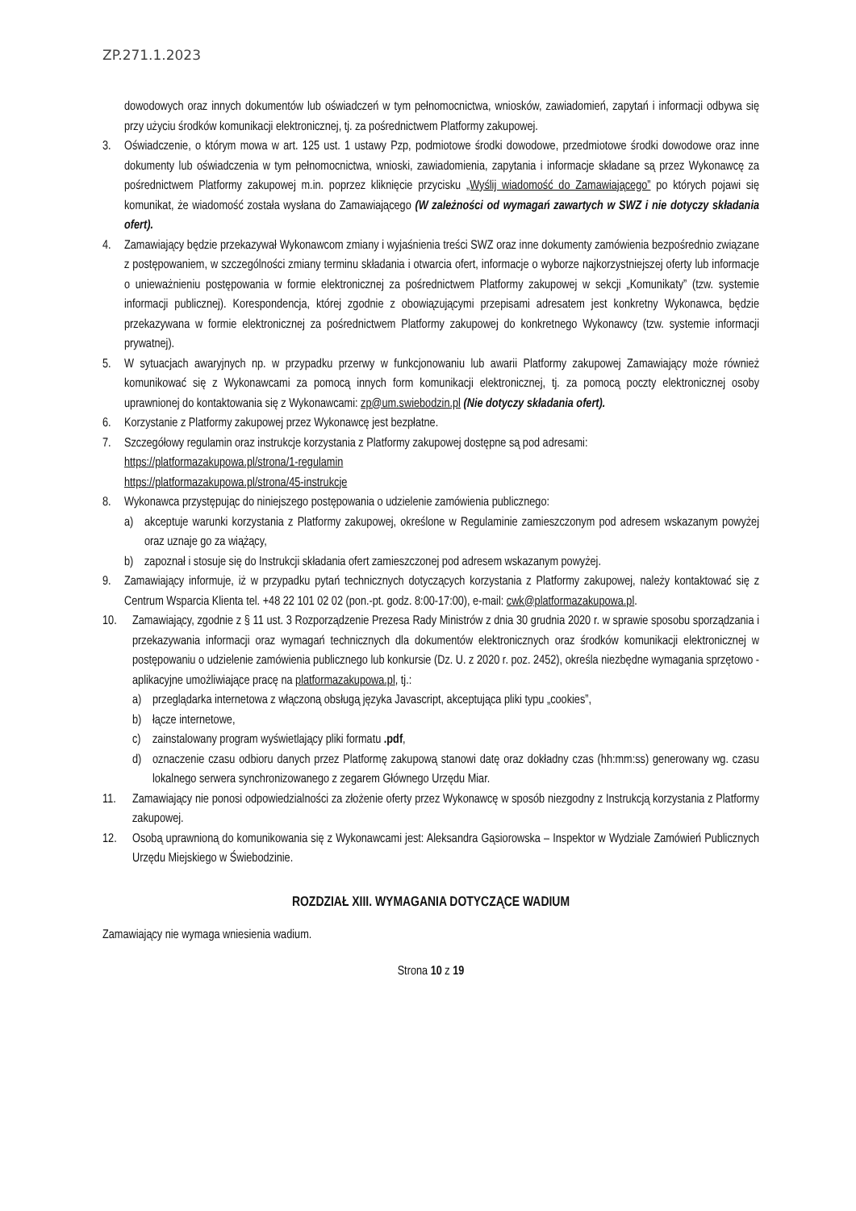ZP.271.1.2023
dowodowych oraz innych dokumentów lub oświadczeń w tym pełnomocnictwa, wniosków, zawiadomień, zapytań i informacji odbywa się przy użyciu środków komunikacji elektronicznej, tj. za pośrednictwem Platformy zakupowej.
3. Oświadczenie, o którym mowa w art. 125 ust. 1 ustawy Pzp, podmiotowe środki dowodowe, przedmiotowe środki dowodowe oraz inne dokumenty lub oświadczenia w tym pełnomocnictwa, wnioski, zawiadomienia, zapytania i informacje składane są przez Wykonawcę za pośrednictwem Platformy zakupowej m.in. poprzez kliknięcie przycisku „Wyślij wiadomość do Zamawiającego” po których pojawi się komunikat, że wiadomość została wysłana do Zamawiającego (W zależności od wymagań zawartych w SWZ i nie dotyczy składania ofert).
4. Zamawiający będzie przekazywał Wykonawcom zmiany i wyjaśnienia treści SWZ oraz inne dokumenty zamówienia bezpośrednio związane z postępowaniem, w szczególności zmiany terminu składania i otwarcia ofert, informacje o wyborze najkorzystniejszej oferty lub informacje o unieważnieniu postępowania w formie elektronicznej za pośrednictwem Platformy zakupowej w sekcji „Komunikaty” (tzw. systemie informacji publicznej). Korespondencja, której zgodnie z obowiązującymi przepisami adresatem jest konkretny Wykonawca, będzie przekazywana w formie elektronicznej za pośrednictwem Platformy zakupowej do konkretnego Wykonawcy (tzw. systemie informacji prywatnej).
5. W sytuacjach awaryjnych np. w przypadku przerwy w funkcjonowaniu lub awarii Platformy zakupowej Zamawiający może również komunikować się z Wykonawcami za pomocą innych form komunikacji elektronicznej, tj. za pomocą poczty elektronicznej osoby uprawnionej do kontaktowania się z Wykonawcami: zp@um.swiebodzin.pl (Nie dotyczy składania ofert).
6. Korzystanie z Platformy zakupowej przez Wykonawcę jest bezpłatne.
7. Szczegółowy regulamin oraz instrukcje korzystania z Platformy zakupowej dostępne są pod adresami:
https://platformazakupowa.pl/strona/1-regulamin
https://platformazakupowa.pl/strona/45-instrukcje
8. Wykonawca przystępując do niniejszego postępowania o udzielenie zamówienia publicznego:
a) akceptuje warunki korzystania z Platformy zakupowej, określone w Regulaminie zamieszczonym pod adresem wskazanym powyżej oraz uznaje go za wiążący,
b) zapoznał i stosuje się do Instrukcji składania ofert zamieszczonej pod adresem wskazanym powyżej.
9. Zamawiający informuje, iż w przypadku pytań technicznych dotyczących korzystania z Platformy zakupowej, należy kontaktować się z Centrum Wsparcia Klienta tel. +48 22 101 02 02 (pon.-pt. godz. 8:00-17:00), e-mail: cwk@platformazakupowa.pl.
10. Zamawiający, zgodnie z § 11 ust. 3 Rozporządzenie Prezesa Rady Ministrów z dnia 30 grudnia 2020 r. w sprawie sposobu sporządzania i przekazywania informacji oraz wymagań technicznych dla dokumentów elektronicznych oraz środków komunikacji elektronicznej w postępowaniu o udzielenie zamówienia publicznego lub konkursie (Dz. U. z 2020 r. poz. 2452), określa niezbędne wymagania sprzętowo - aplikacyjne umożliwiające pracę na platformazakupowa.pl, tj.:
a) przeglądarka internetowa z włączoną obsługą języka Javascript, akceptująca pliki typu „cookies”,
b) łącze internetowe,
c) zainstalowany program wyświetlający pliki formatu .pdf,
d) oznaczenie czasu odbioru danych przez Platformę zakupową stanowi datę oraz dokładny czas (hh:mm:ss) generowany wg. czasu lokalnego serwera synchronizowanego z zegarem Głównego Urzędu Miar.
11. Zamawiający nie ponosi odpowiedzialności za złożenie oferty przez Wykonawcę w sposób niezgodny z Instrukcją korzystania z Platformy zakupowej.
12. Osobą uprawnioną do komunikowania się z Wykonawcami jest: Aleksandra Gąsiorowska – Inspektor w Wydziale Zamówień Publicznych Urzędu Miejskiego w Świebodzinie.
ROZDZIAŁ XIII. WYMAGANIA DOTYCZĄCE WADIUM
Zamawiający nie wymaga wniesienia wadium.
Strona 10 z 19